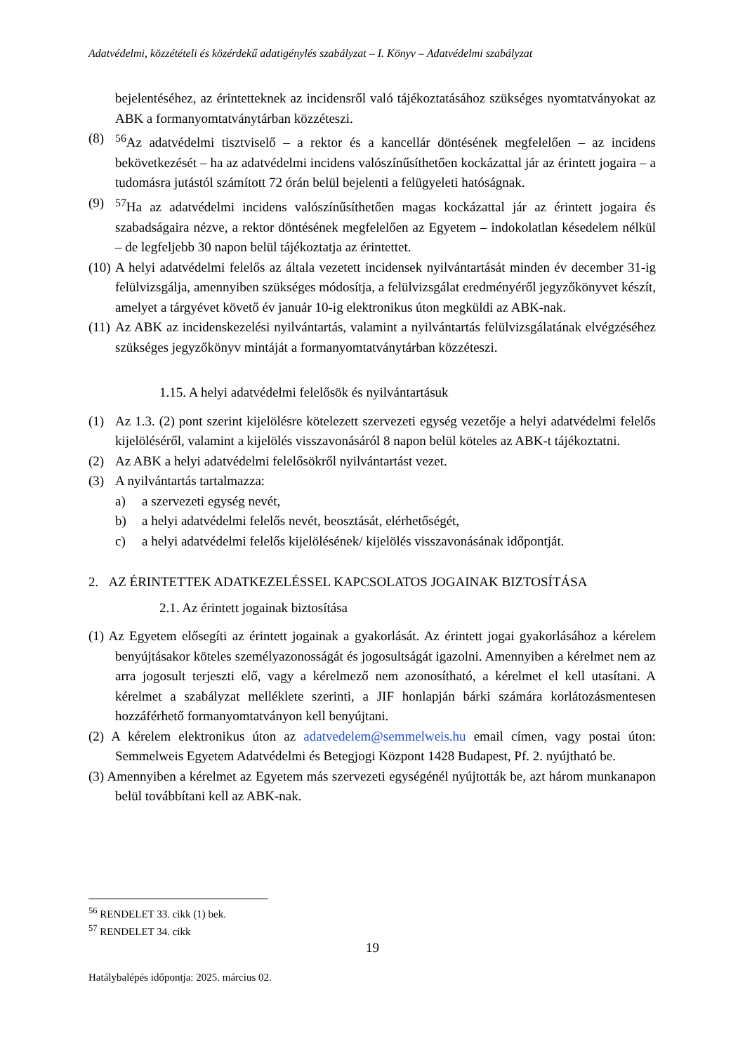Adatvédelmi, közzétételi és közérdekű adatigénylés szabályzat – I. Könyv – Adatvédelmi szabályzat
bejelentéséhez, az érintetteknek az incidensről való tájékoztatásához szükséges nyomtatványokat az ABK a formanyomtatványtárban közzéteszi.
(8) <sup>56</sup>Az adatvédelmi tisztviselő – a rektor és a kancellár döntésének megfelelően – az incidens bekövetkezését – ha az adatvédelmi incidens valószínűsíthetően kockázattal jár az érintett jogaira – a tudomásra jutástól számított 72 órán belül bejelenti a felügyeleti hatóságnak.
(9) <sup>57</sup>Ha az adatvédelmi incidens valószínűsíthetően magas kockázattal jár az érintett jogaira és szabadságaira nézve, a rektor döntésének megfelelően az Egyetem – indokolatlan késedelem nélkül – de legfeljebb 30 napon belül tájékoztatja az érintettet.
(10) A helyi adatvédelmi felelős az általa vezetett incidensek nyilvántartását minden év december 31-ig felülvizsgálja, amennyiben szükséges módosítja, a felülvizsgálat eredményéről jegyzőkönyvet készít, amelyet a tárgyévet követő év január 10-ig elektronikus úton megküldi az ABK-nak.
(11) Az ABK az incidenskezelési nyilvántartás, valamint a nyilvántartás felülvizsgálatának elvégzéséhez szükséges jegyzőkönyv mintáját a formanyomtatványtárban közzéteszi.
1.15. A helyi adatvédelmi felelősök és nyilvántartásuk
(1) Az 1.3. (2) pont szerint kijelölésre kötelezett szervezeti egység vezetője a helyi adatvédelmi felelős kijelöléséről, valamint a kijelölés visszavonásáról 8 napon belül köteles az ABK-t tájékoztatni.
(2) Az ABK a helyi adatvédelmi felelősökről nyilvántartást vezet.
(3) A nyilvántartás tartalmazza:
a) a szervezeti egység nevét,
b) a helyi adatvédelmi felelős nevét, beosztását, elérhetőségét,
c) a helyi adatvédelmi felelős kijelölésének/ kijelölés visszavonásának időpontját.
2. AZ ÉRINTETTEK ADATKEZELÉSSEL KAPCSOLATOS JOGAINAK BIZTOSÍTÁSA
2.1. Az érintett jogainak biztosítása
(1) Az Egyetem elősegíti az érintett jogainak a gyakorlását. Az érintett jogai gyakorlásához a kérelem benyújtásakor köteles személyazonosságát és jogosultságát igazolni. Amennyiben a kérelmet nem az arra jogosult terjeszti elő, vagy a kérelmező nem azonosítható, a kérelmet el kell utasítani. A kérelmet a szabályzat melléklete szerinti, a JIF honlapján bárki számára korlátozásmentesen hozzáférhető formanyomtatványon kell benyújtani.
(2) A kérelem elektronikus úton az adatvedelem@semmelweis.hu email címen, vagy postai úton: Semmelweis Egyetem Adatvédelmi és Betegjogi Központ 1428 Budapest, Pf. 2. nyújtható be.
(3) Amennyiben a kérelmet az Egyetem más szervezeti egységénél nyújtották be, azt három munkanapon belül továbbítani kell az ABK-nak.
<sup>56</sup> RENDELET 33. cikk (1) bek.
<sup>57</sup> RENDELET 34. cikk
19
Hatálybalépés időpontja: 2025. március 02.